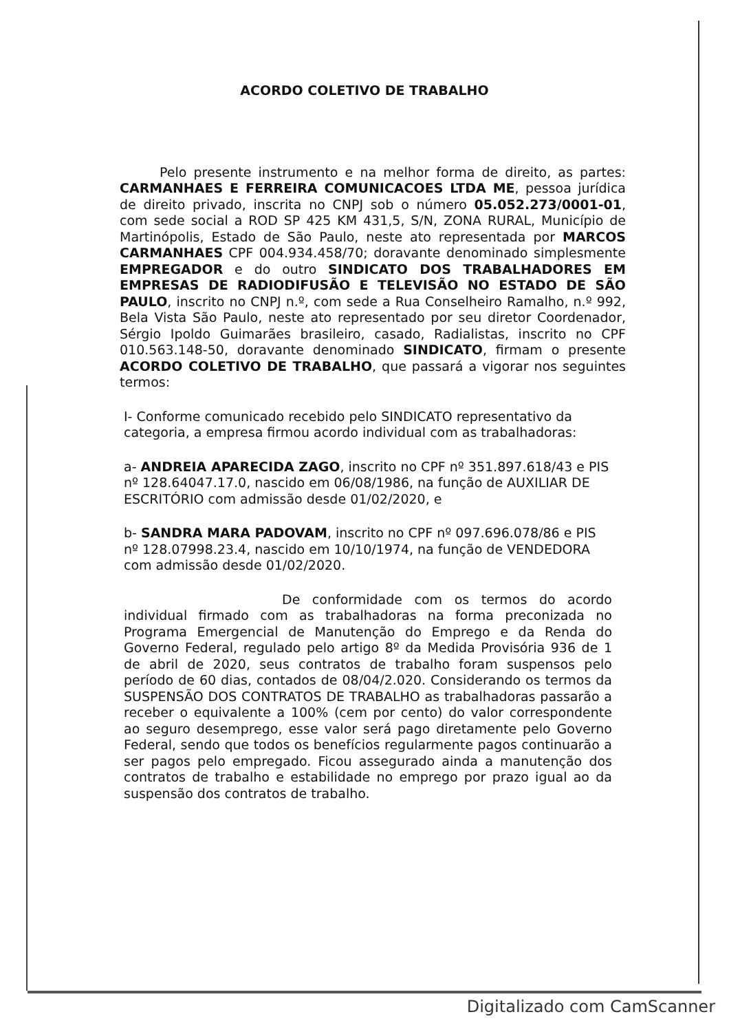ACORDO COLETIVO DE TRABALHO
Pelo presente instrumento e na melhor forma de direito, as partes: CARMANHAES E FERREIRA COMUNICACOES LTDA ME, pessoa jurídica de direito privado, inscrita no CNPJ sob o número 05.052.273/0001-01, com sede social a ROD SP 425 KM 431,5, S/N, ZONA RURAL, Município de Martinópolis, Estado de São Paulo, neste ato representada por MARCOS CARMANHAES CPF 004.934.458/70; doravante denominado simplesmente EMPREGADOR e do outro SINDICATO DOS TRABALHADORES EM EMPRESAS DE RADIODIFUSÃO E TELEVISÃO NO ESTADO DE SÃO PAULO, inscrito no CNPJ n.º, com sede a Rua Conselheiro Ramalho, n.º 992, Bela Vista São Paulo, neste ato representado por seu diretor Coordenador, Sérgio Ipoldo Guimarães brasileiro, casado, Radialistas, inscrito no CPF 010.563.148-50, doravante denominado SINDICATO, firmam o presente ACORDO COLETIVO DE TRABALHO, que passará a vigorar nos seguintes termos:
I- Conforme comunicado recebido pelo SINDICATO representativo da categoria, a empresa firmou acordo individual com as trabalhadoras:
a- ANDREIA APARECIDA ZAGO, inscrito no CPF nº 351.897.618/43 e PIS nº 128.64047.17.0, nascido em 06/08/1986, na função de AUXILIAR DE ESCRITÓRIO com admissão desde 01/02/2020, e
b- SANDRA MARA PADOVAM, inscrito no CPF nº 097.696.078/86 e PIS nº 128.07998.23.4, nascido em 10/10/1974, na função de VENDEDORA com admissão desde 01/02/2020.
De conformidade com os termos do acordo individual firmado com as trabalhadoras na forma preconizada no Programa Emergencial de Manutenção do Emprego e da Renda do Governo Federal, regulado pelo artigo 8º da Medida Provisória 936 de 1 de abril de 2020, seus contratos de trabalho foram suspensos pelo período de 60 dias, contados de 08/04/2.020. Considerando os termos da SUSPENSÃO DOS CONTRATOS DE TRABALHO as trabalhadoras passarão a receber o equivalente a 100% (cem por cento) do valor correspondente ao seguro desemprego, esse valor será pago diretamente pelo Governo Federal, sendo que todos os benefícios regularmente pagos continuarão a ser pagos pelo empregado. Ficou assegurado ainda a manutenção dos contratos de trabalho e estabilidade no emprego por prazo igual ao da suspensão dos contratos de trabalho.
Digitalizado com CamScanner